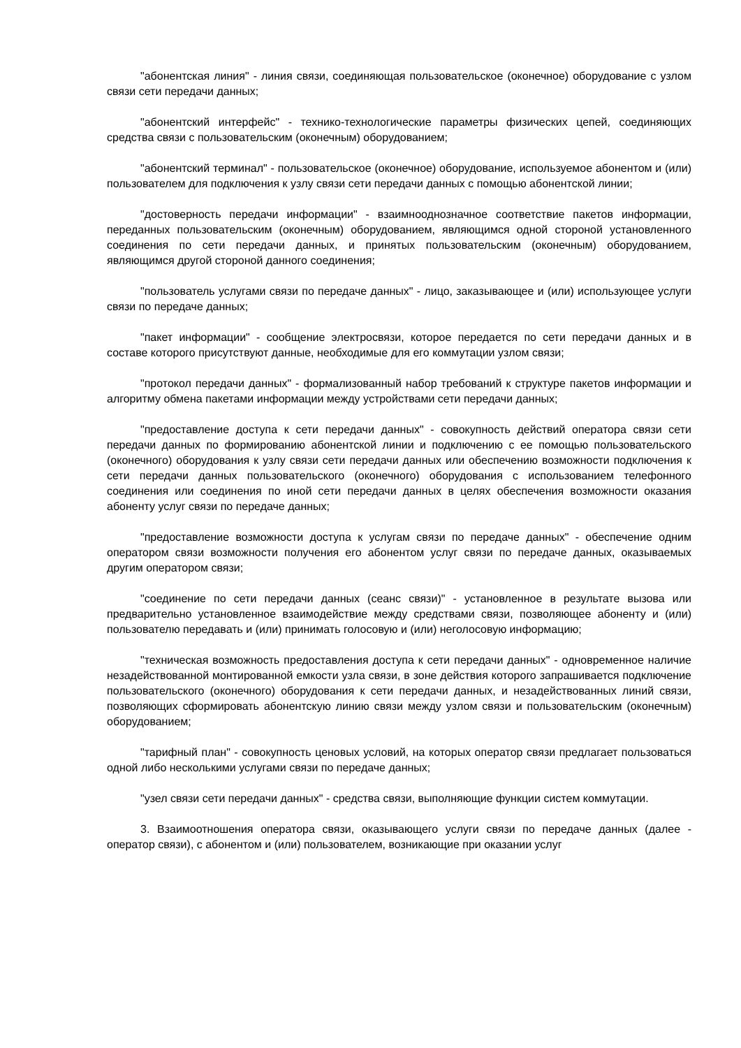"абонентская линия" - линия связи, соединяющая пользовательское (оконечное) оборудование с узлом связи сети передачи данных;
"абонентский интерфейс" - технико-технологические параметры физических цепей, соединяющих средства связи с пользовательским (оконечным) оборудованием;
"абонентский терминал" - пользовательское (оконечное) оборудование, используемое абонентом и (или) пользователем для подключения к узлу связи сети передачи данных с помощью абонентской линии;
"достоверность передачи информации" - взаимнооднозначное соответствие пакетов информации, переданных пользовательским (оконечным) оборудованием, являющимся одной стороной установленного соединения по сети передачи данных, и принятых пользовательским (оконечным) оборудованием, являющимся другой стороной данного соединения;
"пользователь услугами связи по передаче данных" - лицо, заказывающее и (или) использующее услуги связи по передаче данных;
"пакет информации" - сообщение электросвязи, которое передается по сети передачи данных и в составе которого присутствуют данные, необходимые для его коммутации узлом связи;
"протокол передачи данных" - формализованный набор требований к структуре пакетов информации и алгоритму обмена пакетами информации между устройствами сети передачи данных;
"предоставление доступа к сети передачи данных" - совокупность действий оператора связи сети передачи данных по формированию абонентской линии и подключению с ее помощью пользовательского (оконечного) оборудования к узлу связи сети передачи данных или обеспечению возможности подключения к сети передачи данных пользовательского (оконечного) оборудования с использованием телефонного соединения или соединения по иной сети передачи данных в целях обеспечения возможности оказания абоненту услуг связи по передаче данных;
"предоставление возможности доступа к услугам связи по передаче данных" - обеспечение одним оператором связи возможности получения его абонентом услуг связи по передаче данных, оказываемых другим оператором связи;
"соединение по сети передачи данных (сеанс связи)" - установленное в результате вызова или предварительно установленное взаимодействие между средствами связи, позволяющее абоненту и (или) пользователю передавать и (или) принимать голосовую и (или) неголосовую информацию;
"техническая возможность предоставления доступа к сети передачи данных" - одновременное наличие незадействованной монтированной емкости узла связи, в зоне действия которого запрашивается подключение пользовательского (оконечного) оборудования к сети передачи данных, и незадействованных линий связи, позволяющих сформировать абонентскую линию связи между узлом связи и пользовательским (оконечным) оборудованием;
"тарифный план" - совокупность ценовых условий, на которых оператор связи предлагает пользоваться одной либо несколькими услугами связи по передаче данных;
"узел связи сети передачи данных" - средства связи, выполняющие функции систем коммутации.
3. Взаимоотношения оператора связи, оказывающего услуги связи по передаче данных (далее - оператор связи), с абонентом и (или) пользователем, возникающие при оказании услуг